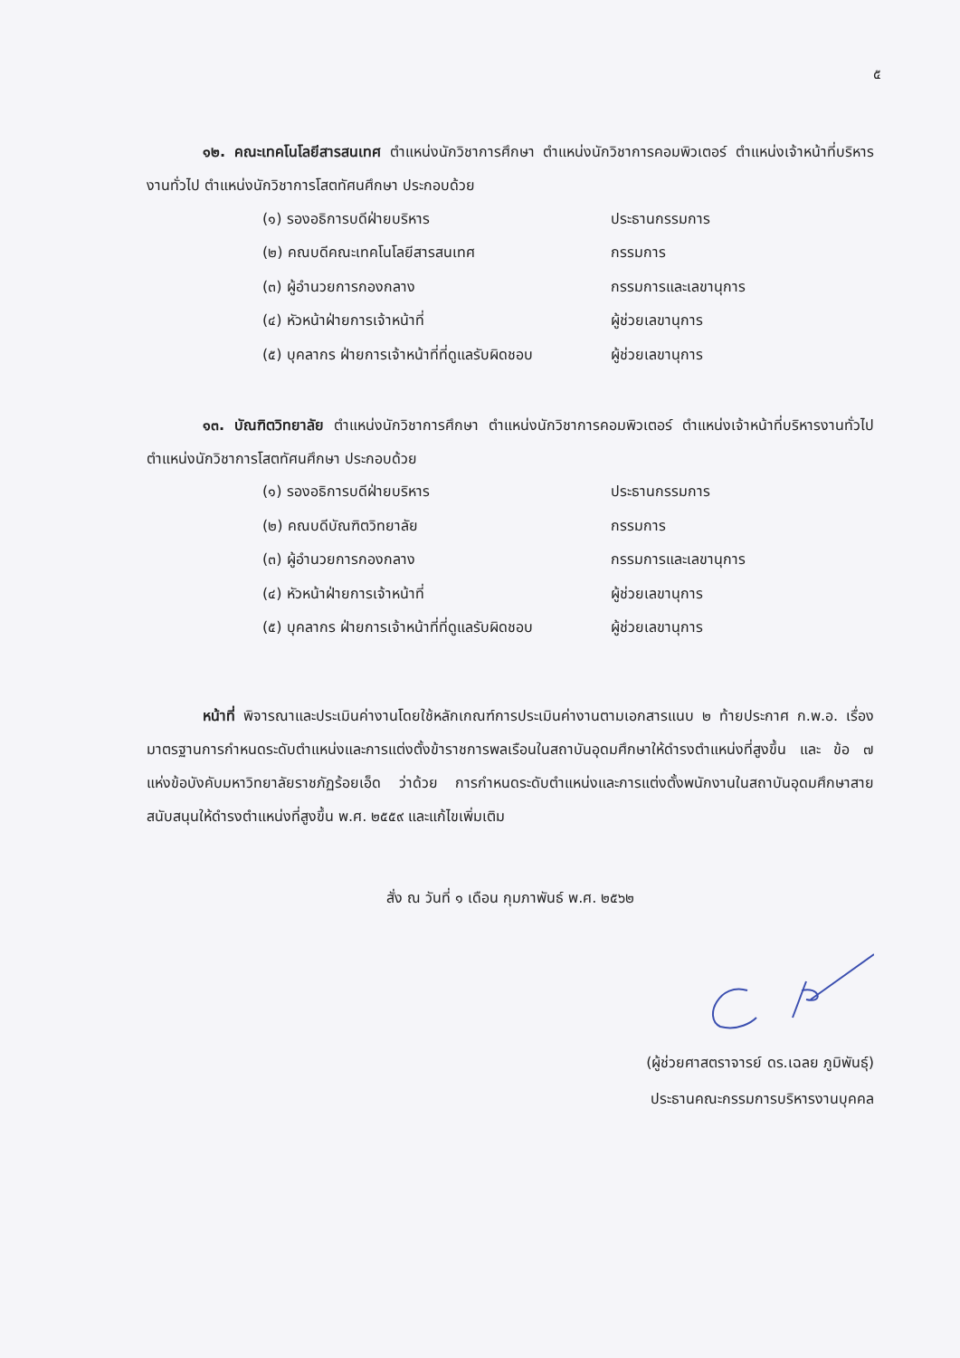๕
๑๒. คณะเทคโนโลยีสารสนเทศ ตำแหน่งนักวิชาการศึกษา ตำแหน่งนักวิชาการคอมพิวเตอร์ ตำแหน่งเจ้าหน้าที่บริหารงานทั่วไป ตำแหน่งนักวิชาการโสตทัศนศึกษา ประกอบด้วย
(๑) รองอธิการบดีฝ่ายบริหาร ประธานกรรมการ
(๒) คณบดีคณะเทคโนโลยีสารสนเทศ กรรมการ
(๓) ผู้อำนวยการกองกลาง กรรมการและเลขานุการ
(๔) หัวหน้าฝ่ายการเจ้าหน้าที่ ผู้ช่วยเลขานุการ
(๕) บุคลากร ฝ่ายการเจ้าหน้าที่ที่ดูแลรับผิดชอบ ผู้ช่วยเลขานุการ
๑๓. บัณฑิตวิทยาลัย ตำแหน่งนักวิชาการศึกษา ตำแหน่งนักวิชาการคอมพิวเตอร์ ตำแหน่งเจ้าหน้าที่บริหารงานทั่วไป ตำแหน่งนักวิชาการโสตทัศนศึกษา ประกอบด้วย
(๑) รองอธิการบดีฝ่ายบริหาร ประธานกรรมการ
(๒) คณบดีบัณฑิตวิทยาลัย กรรมการ
(๓) ผู้อำนวยการกองกลาง กรรมการและเลขานุการ
(๔) หัวหน้าฝ่ายการเจ้าหน้าที่ ผู้ช่วยเลขานุการ
(๕) บุคลากร ฝ่ายการเจ้าหน้าที่ที่ดูแลรับผิดชอบ ผู้ช่วยเลขานุการ
หน้าที่ พิจารณาและประเมินค่างานโดยใช้หลักเกณฑ์การประเมินค่างานตามเอกสารแนบ ๒ ท้ายประกาศ ก.พ.อ. เรื่อง มาตรฐานการกำหนดระดับตำแหน่งและการแต่งตั้งข้าราชการพลเรือนในสถาบันอุดมศึกษาให้ดำรงตำแหน่งที่สูงขึ้น และ ข้อ ๗ แห่งข้อบังคับมหาวิทยาลัยราชภัฏร้อยเอ็ด ว่าด้วย การกำหนดระดับตำแหน่งและการแต่งตั้งพนักงานในสถาบันอุดมศึกษาสายสนับสนุนให้ดำรงตำแหน่งที่สูงขึ้น พ.ศ. ๒๕๕๙ และแก้ไขเพิ่มเติม
สั่ง ณ วันที่ ๑ เดือน กุมภาพันธ์ พ.ศ. ๒๕๖๒
(ผู้ช่วยศาสตราจารย์ ดร.เฉลย ภูมิพันธุ์)
ประธานคณะกรรมการบริหารงานบุคคล